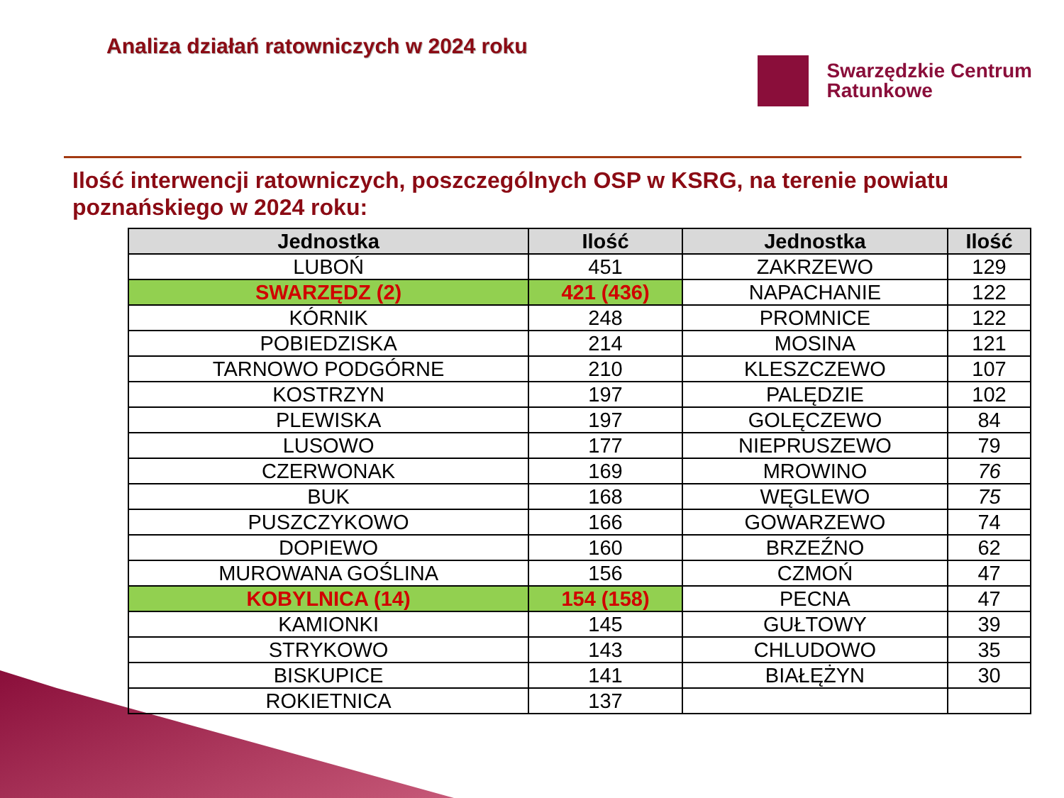Analiza działań ratowniczych w 2024 roku
Swarzędzkie Centrum
Ratunkowe
Ilość interwencji ratowniczych, poszczególnych OSP w KSRG, na terenie powiatu poznańskiego w 2024 roku:
| Jednostka | Ilość | Jednostka | Ilość |
| --- | --- | --- | --- |
| LUBOŃ | 451 | ZAKRZEWO | 129 |
| SWARZĘDZ (2) | 421 (436) | NAPACHANIE | 122 |
| KÓRNIK | 248 | PROMNICE | 122 |
| POBIEDZISKA | 214 | MOSINA | 121 |
| TARNOWO PODGÓRNE | 210 | KLESZCZEWO | 107 |
| KOSTRZYN | 197 | PALĘDZIE | 102 |
| PLEWISKA | 197 | GOLĘCZEWO | 84 |
| LUSOWO | 177 | NIEPRUSZEWO | 79 |
| CZERWONAK | 169 | MROWINO | 76 |
| BUK | 168 | WĘGLEWO | 75 |
| PUSZCZYKOWO | 166 | GOWARZEWO | 74 |
| DOPIEWO | 160 | BRZEŹNO | 62 |
| MUROWANA GOŚLINA | 156 | CZMOŃ | 47 |
| KOBYLNICA (14) | 154 (158) | PECNA | 47 |
| KAMIONKI | 145 | GUŁTOWY | 39 |
| STRYKOWO | 143 | CHLUDOWO | 35 |
| BISKUPICE | 141 | BIAŁĘŻYN | 30 |
| ROKIETNICA | 137 | | |